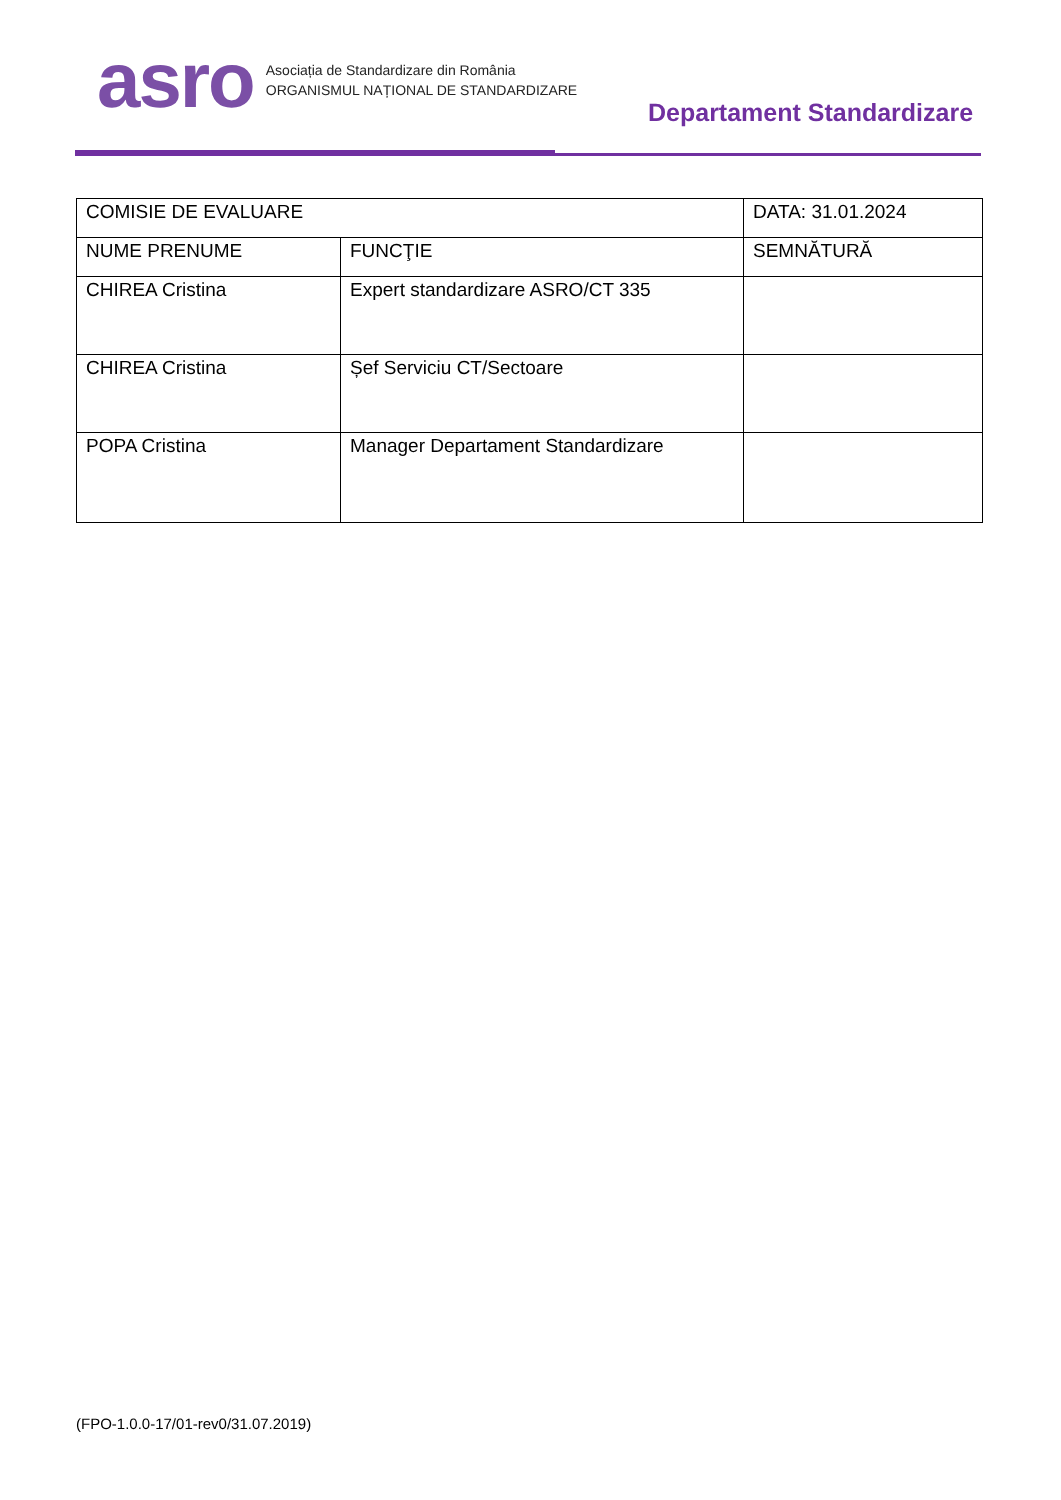asro
Asociația de Standardizare din România
ORGANISMUL NAȚIONAL DE STANDARDIZARE
Departament Standardizare
| COMISIE DE EVALUARE | | DATA: 31.01.2024 |
| NUME PRENUME | FUNCŢIE | SEMNĂTURĂ |
| CHIREA Cristina | Expert standardizare ASRO/CT 335 | |
| CHIREA Cristina | Șef Serviciu CT/Sectoare | |
| POPA Cristina | Manager Departament Standardizare | |
(FPO-1.0.0-17/01-rev0/31.07.2019)